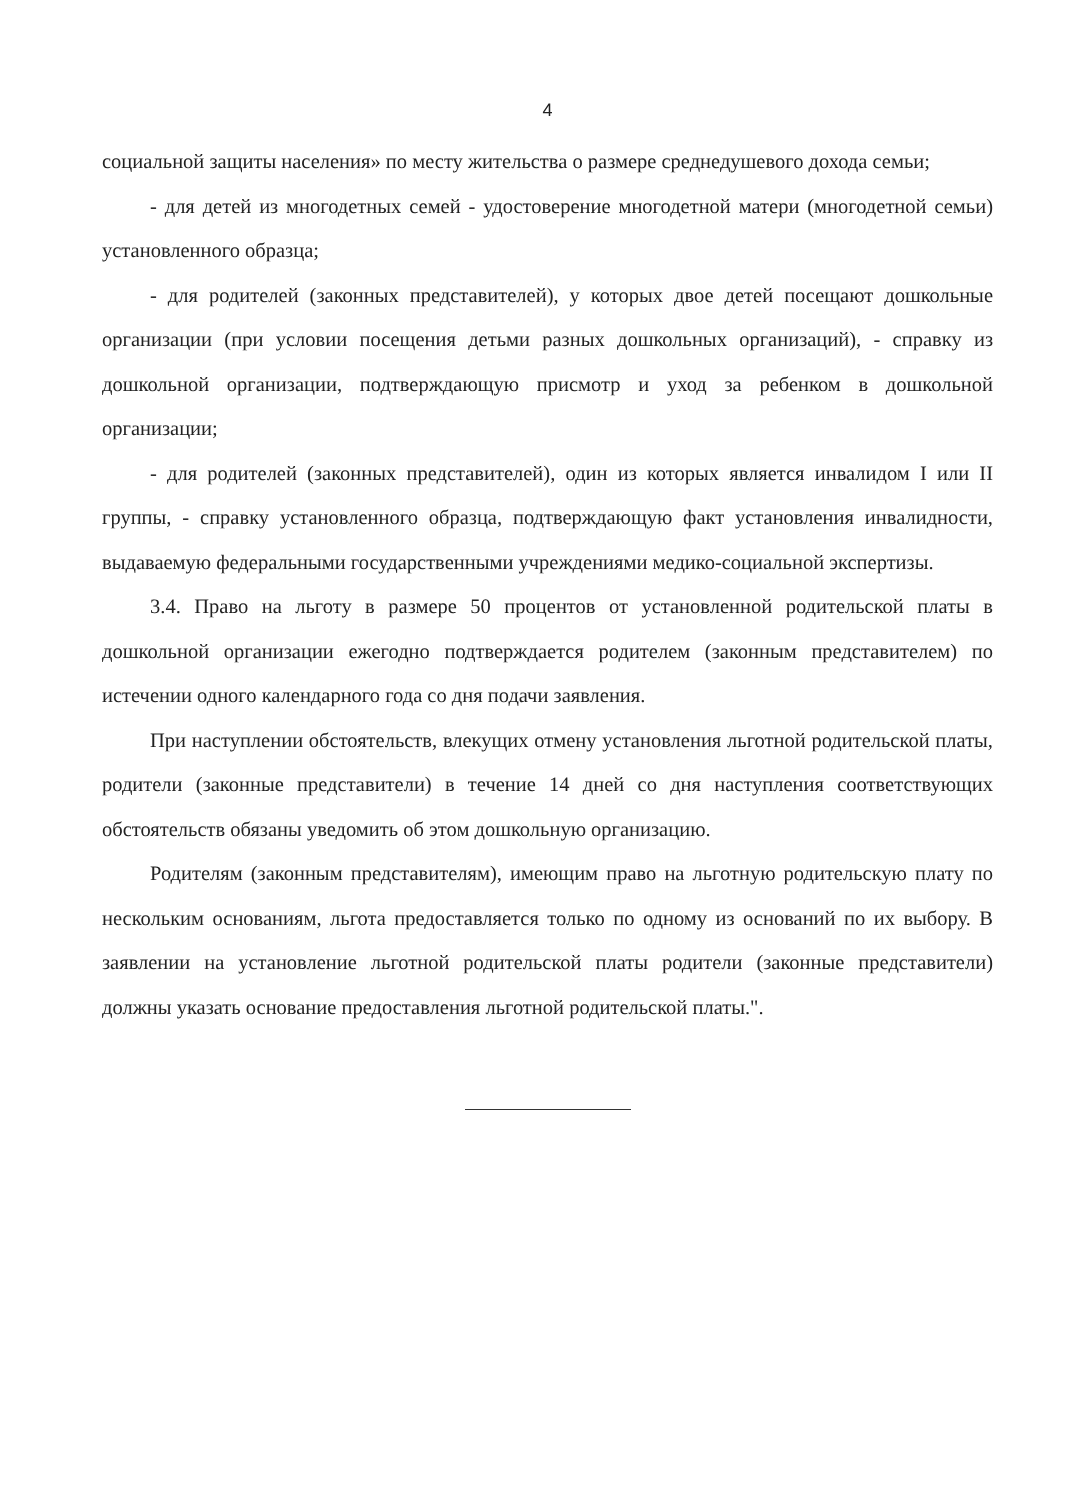4
социальной защиты населения» по месту жительства о размере среднедушевого дохода семьи;
- для детей из многодетных семей - удостоверение многодетной матери (многодетной семьи) установленного образца;
- для родителей (законных представителей), у которых двое детей посещают дошкольные организации (при условии посещения детьми разных дошкольных организаций), - справку из дошкольной организации, подтверждающую присмотр и уход за ребенком в дошкольной организации;
- для родителей (законных представителей), один из которых является инвалидом I или II группы, - справку установленного образца, подтверждающую факт установления инвалидности, выдаваемую федеральными государственными учреждениями медико-социальной экспертизы.
3.4. Право на льготу в размере 50 процентов от установленной родительской платы в дошкольной организации ежегодно подтверждается родителем (законным представителем) по истечении одного календарного года со дня подачи заявления.
При наступлении обстоятельств, влекущих отмену установления льготной родительской платы, родители (законные представители) в течение 14 дней со дня наступления соответствующих обстоятельств обязаны уведомить об этом дошкольную организацию.
Родителям (законным представителям), имеющим право на льготную родительскую плату по нескольким основаниям, льгота предоставляется только по одному из оснований по их выбору. В заявлении на установление льготной родительской платы родители (законные представители) должны указать основание предоставления льготной родительской платы.".